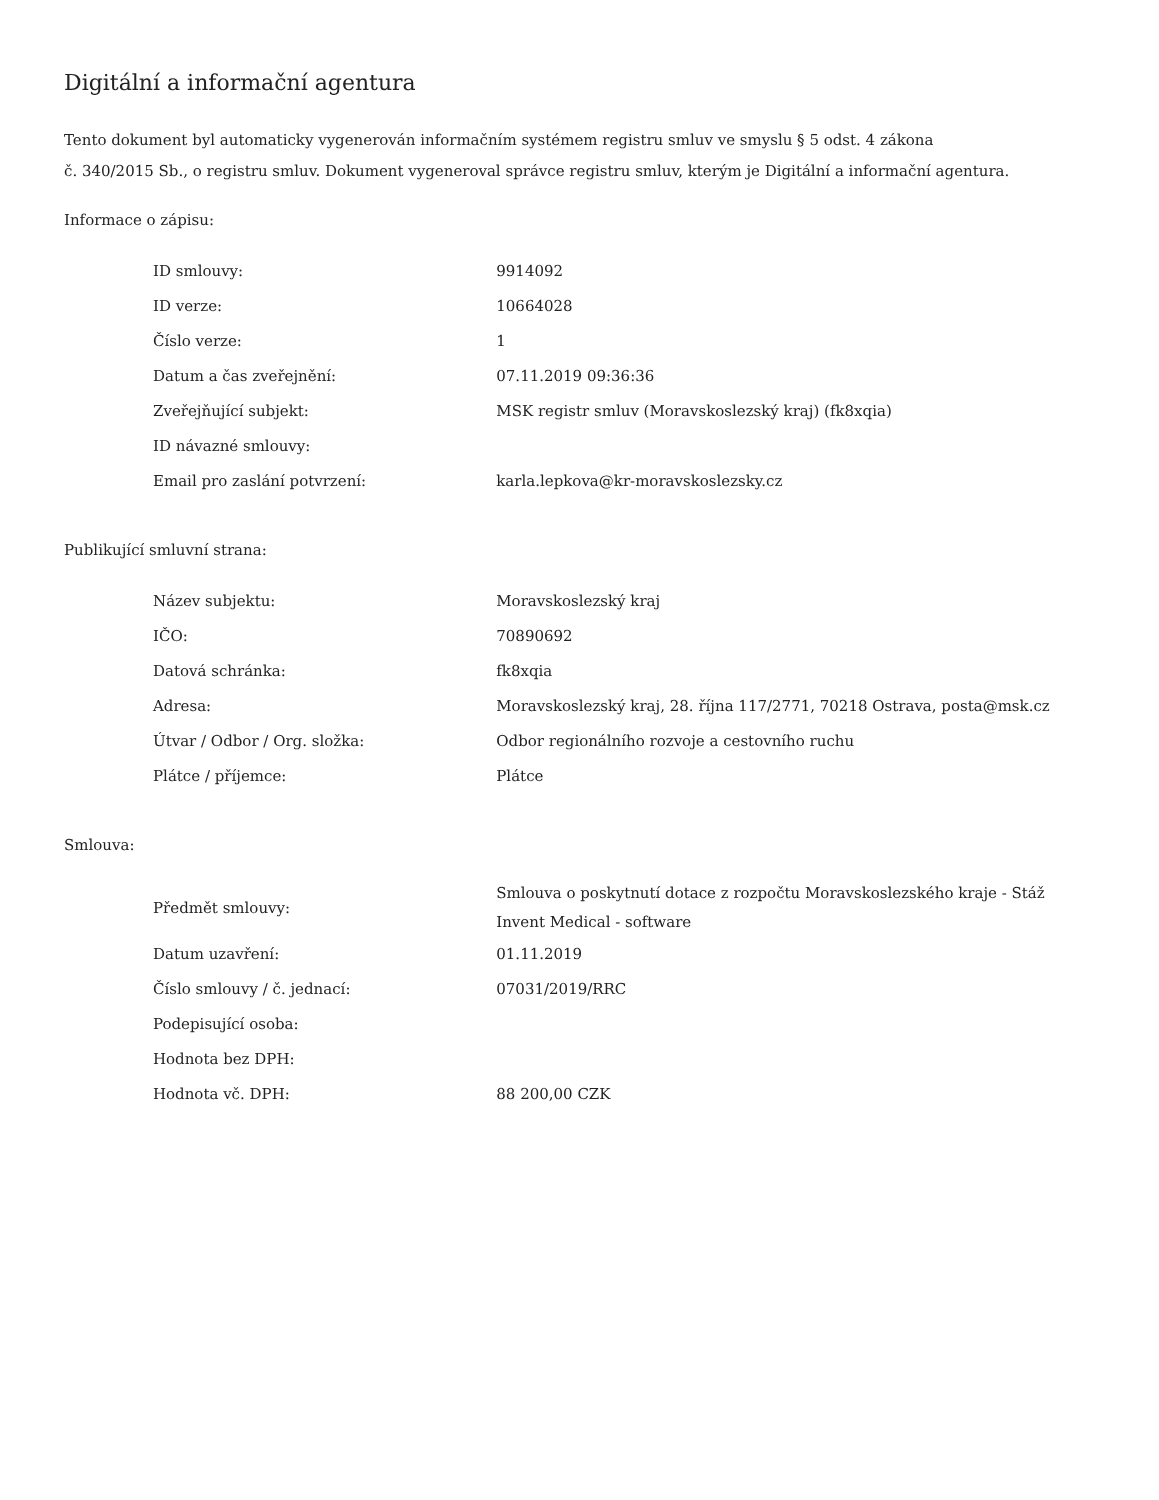Digitální a informační agentura
Tento dokument byl automaticky vygenerován informačním systémem registru smluv ve smyslu § 5 odst. 4 zákona
č. 340/2015 Sb., o registru smluv. Dokument vygeneroval správce registru smluv, kterým je Digitální a informační agentura.
Informace o zápisu:
| ID smlouvy: | 9914092 |
| ID verze: | 10664028 |
| Číslo verze: | 1 |
| Datum a čas zveřejnění: | 07.11.2019 09:36:36 |
| Zveřejňující subjekt: | MSK registr smluv (Moravskoslezský kraj) (fk8xqia) |
| ID návazné smlouvy: | |
| Email pro zaslání potvrzení: | karla.lepkova@kr-moravskoslezsky.cz |
Publikující smluvní strana:
| Název subjektu: | Moravskoslezský kraj |
| IČO: | 70890692 |
| Datová schránka: | fk8xqia |
| Adresa: | Moravskoslezský kraj, 28. října 117/2771, 70218 Ostrava, posta@msk.cz |
| Útvar / Odbor / Org. složka: | Odbor regionálního rozvoje a cestovního ruchu |
| Plátce / příjemce: | Plátce |
Smlouva:
| Předmět smlouvy: | Smlouva o poskytnutí dotace z rozpočtu Moravskoslezského kraje - Stáž Invent Medical - software |
| Datum uzavření: | 01.11.2019 |
| Číslo smlouvy / č. jednací: | 07031/2019/RRC |
| Podepisující osoba: | |
| Hodnota bez DPH: | |
| Hodnota vč. DPH: | 88 200,00 CZK |